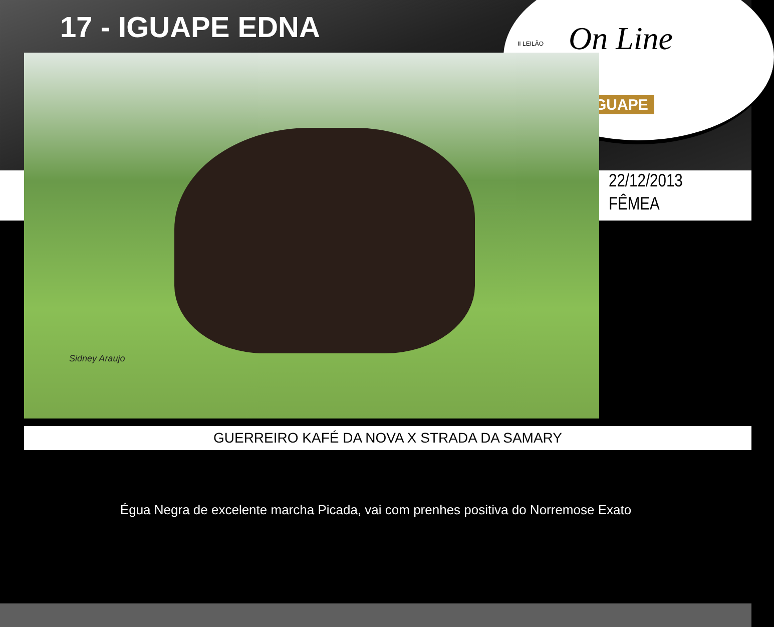17 - IGUAPE EDNA
II LEILÃO On Line
GUAPE
Sidney Araujo
22/12/2013
FÊMEA
GUERREIRO KAFÉ DA NOVA X STRADA DA SAMARY
Égua Negra de excelente marcha Picada, vai com prenhes positiva do Norremose Exato